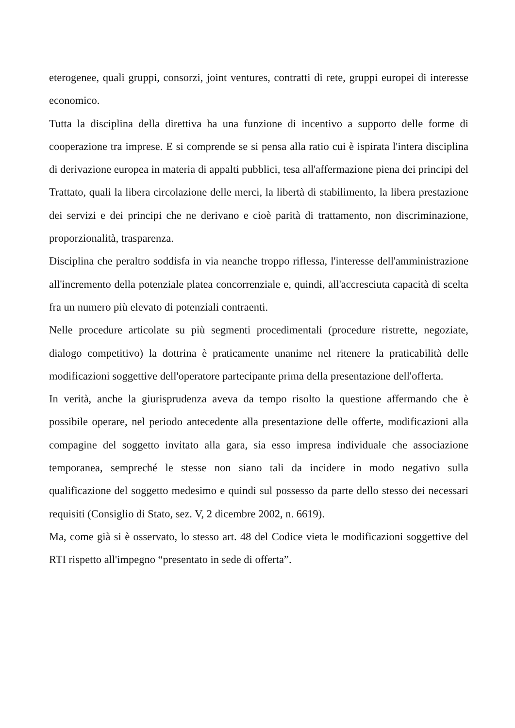eterogenee, quali gruppi, consorzi, joint ventures, contratti di rete, gruppi europei di interesse economico.
Tutta la disciplina della direttiva ha una funzione di incentivo a supporto delle forme di cooperazione tra imprese. E si comprende se si pensa alla ratio cui è ispirata l'intera disciplina di derivazione europea in materia di appalti pubblici, tesa all'affermazione piena dei principi del Trattato, quali la libera circolazione delle merci, la libertà di stabilimento, la libera prestazione dei servizi e dei principi che ne derivano e cioè parità di trattamento, non discriminazione, proporzionalità, trasparenza.
Disciplina che peraltro soddisfa in via neanche troppo riflessa, l'interesse dell'amministrazione all'incremento della potenziale platea concorrenziale e, quindi, all'accresciuta capacità di scelta fra un numero più elevato di potenziali contraenti.
Nelle procedure articolate su più segmenti procedimentali (procedure ristrette, negoziate, dialogo competitivo) la dottrina è praticamente unanime nel ritenere la praticabilità delle modificazioni soggettive dell'operatore partecipante prima della presentazione dell'offerta.
In verità, anche la giurisprudenza aveva da tempo risolto la questione affermando che è possibile operare, nel periodo antecedente alla presentazione delle offerte, modificazioni alla compagine del soggetto invitato alla gara, sia esso impresa individuale che associazione temporanea, sempreché le stesse non siano tali da incidere in modo negativo sulla qualificazione del soggetto medesimo e quindi sul possesso da parte dello stesso dei necessari requisiti (Consiglio di Stato, sez. V, 2 dicembre 2002, n. 6619).
Ma, come già si è osservato, lo stesso art. 48 del Codice vieta le modificazioni soggettive del RTI rispetto all'impegno “presentato in sede di offerta”.